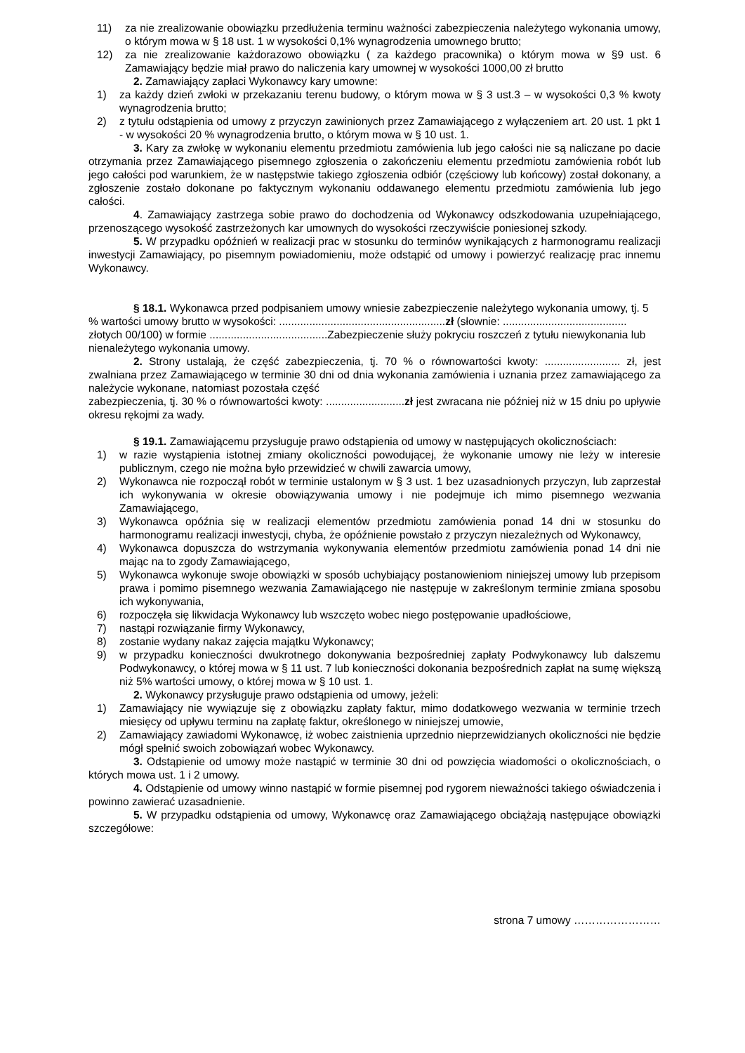11) za nie zrealizowanie obowiązku przedłużenia terminu ważności zabezpieczenia należytego wykonania umowy, o którym mowa w § 18 ust. 1 w wysokości 0,1% wynagrodzenia umownego brutto;
12) za nie zrealizowanie każdorazowo obowiązku ( za każdego pracownika) o którym mowa w §9 ust. 6 Zamawiający będzie miał prawo do naliczenia kary umownej w wysokości 1000,00 zł brutto
2. Zamawiający zapłaci Wykonawcy kary umowne:
1) za każdy dzień zwłoki w przekazaniu terenu budowy, o którym mowa w § 3 ust.3 – w wysokości 0,3 % kwoty wynagrodzenia brutto;
2) z tytułu odstąpienia od umowy z przyczyn zawinionych przez Zamawiającego z wyłączeniem art. 20 ust. 1 pkt 1 - w wysokości 20 % wynagrodzenia brutto, o którym mowa w § 10 ust. 1.
3. Kary za zwłokę w wykonaniu elementu przedmiotu zamówienia lub jego całości nie są naliczane po dacie otrzymania przez Zamawiającego pisemnego zgłoszenia o zakończeniu elementu przedmiotu zamówienia robót lub jego całości pod warunkiem, że w następstwie takiego zgłoszenia odbiór (częściowy lub końcowy) został dokonany, a zgłoszenie zostało dokonane po faktycznym wykonaniu oddawanego elementu przedmiotu zamówienia lub jego całości.
4. Zamawiający zastrzega sobie prawo do dochodzenia od Wykonawcy odszkodowania uzupełniającego, przenoszącego wysokość zastrzeżonych kar umownych do wysokości rzeczywiście poniesionej szkody.
5. W przypadku opóźnień w realizacji prac w stosunku do terminów wynikających z harmonogramu realizacji inwestycji Zamawiający, po pisemnym powiadomieniu, może odstąpić od umowy i powierzyć realizację prac innemu Wykonawcy.
§ 18.1. Wykonawca przed podpisaniem umowy wniesie zabezpieczenie należytego wykonania umowy, tj. 5 % wartości umowy brutto w wysokości: .......................................................zł (słownie: ......................................... złotych 00/100) w formie .......................................Zabezpieczenie służy pokryciu roszczeń z tytułu niewykonania lub nienależytego wykonania umowy.
2. Strony ustalają, że część zabezpieczenia, tj. 70 % o równowartości kwoty: ......................... zł, jest zwalniana przez Zamawiającego w terminie 30 dni od dnia wykonania zamówienia i uznania przez zamawiającego za należycie wykonane, natomiast pozostała część
zabezpieczenia, tj. 30 % o równowartości kwoty: ..........................zł jest zwracana nie później niż w 15 dniu po upływie okresu rękojmi za wady.
§ 19.1. Zamawiającemu przysługuje prawo odstąpienia od umowy w następujących okolicznościach:
1) w razie wystąpienia istotnej zmiany okoliczności powodującej, że wykonanie umowy nie leży w interesie publicznym, czego nie można było przewidzieć w chwili zawarcia umowy,
2) Wykonawca nie rozpoczął robót w terminie ustalonym w § 3 ust. 1 bez uzasadnionych przyczyn, lub zaprzestał ich wykonywania w okresie obowiązywania umowy i nie podejmuje ich mimo pisemnego wezwania Zamawiającego,
3) Wykonawca opóźnia się w realizacji elementów przedmiotu zamówienia ponad 14 dni w stosunku do harmonogramu realizacji inwestycji, chyba, że opóźnienie powstało z przyczyn niezależnych od Wykonawcy,
4) Wykonawca dopuszcza do wstrzymania wykonywania elementów przedmiotu zamówienia ponad 14 dni nie mając na to zgody Zamawiającego,
5) Wykonawca wykonuje swoje obowiązki w sposób uchybiający postanowieniom niniejszej umowy lub przepisom prawa i pomimo pisemnego wezwania Zamawiającego nie następuje w zakreślonym terminie zmiana sposobu ich wykonywania,
6) rozpoczęła się likwidacja Wykonawcy lub wszczęto wobec niego postępowanie upadłościowe,
7) nastąpi rozwiązanie firmy Wykonawcy,
8) zostanie wydany nakaz zajęcia majątku Wykonawcy;
9) w przypadku konieczności dwukrotnego dokonywania bezpośredniej zapłaty Podwykonawcy lub dalszemu Podwykonawcy, o której mowa w § 11 ust. 7 lub konieczności dokonania bezpośrednich zapłat na sumę większą niż 5% wartości umowy, o której mowa w § 10 ust. 1.
2. Wykonawcy przysługuje prawo odstąpienia od umowy, jeżeli:
1) Zamawiający nie wywiązuje się z obowiązku zapłaty faktur, mimo dodatkowego wezwania w terminie trzech miesięcy od upływu terminu na zapłatę faktur, określonego w niniejszej umowie,
2) Zamawiający zawiadomi Wykonawcę, iż wobec zaistnienia uprzednio nieprzewidzianych okoliczności nie będzie mógł spełnić swoich zobowiązań wobec Wykonawcy.
3. Odstąpienie od umowy może nastąpić w terminie 30 dni od powzięcia wiadomości o okolicznościach, o których mowa ust. 1 i 2 umowy.
4. Odstąpienie od umowy winno nastąpić w formie pisemnej pod rygorem nieważności takiego oświadczenia i powinno zawierać uzasadnienie.
5. W przypadku odstąpienia od umowy, Wykonawcę oraz Zamawiającego obciążają następujące obowiązki szczegółowe:
strona 7 umowy ……………………